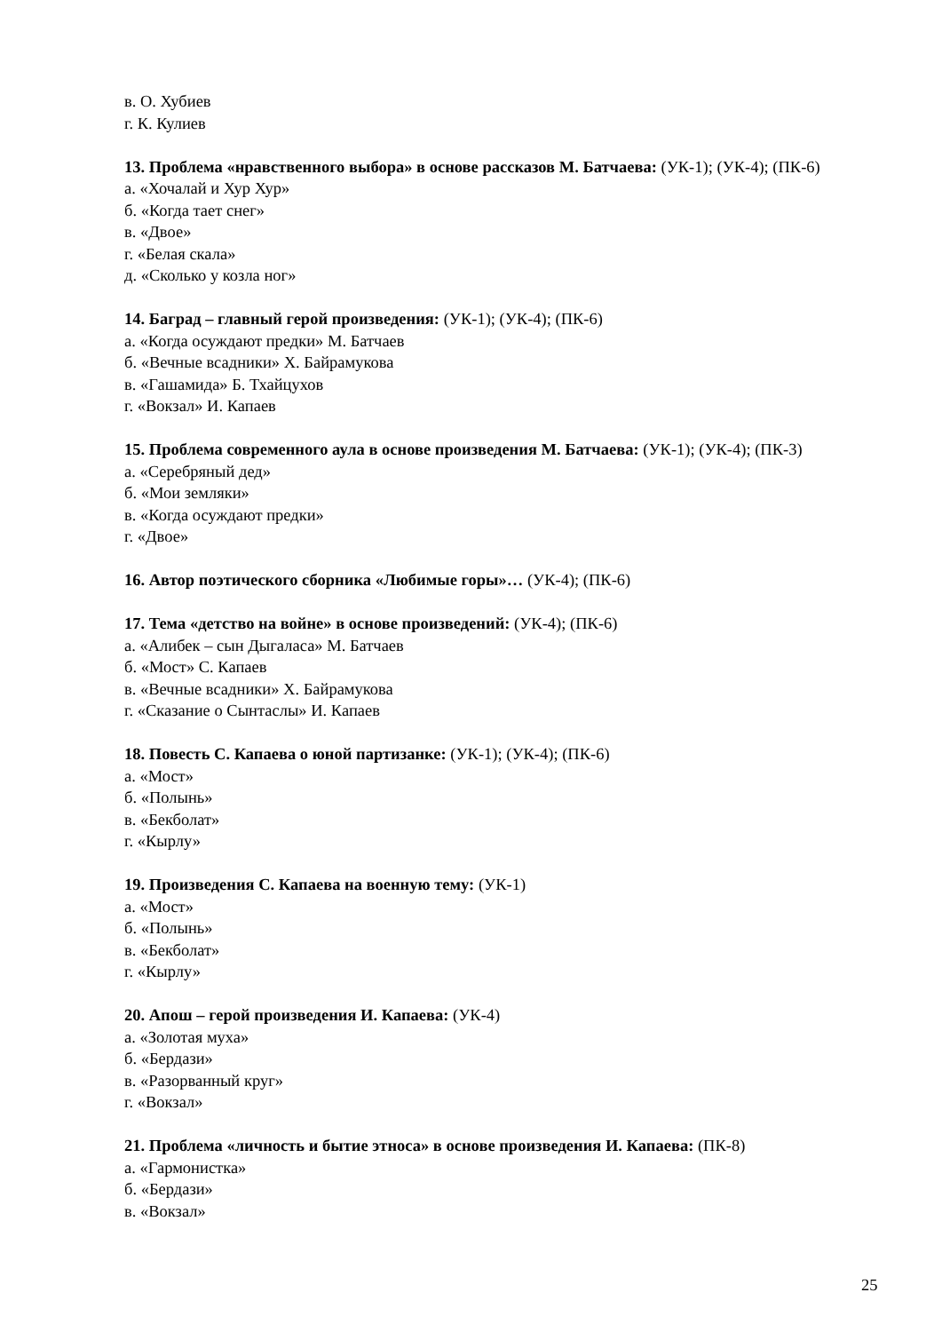в. О. Хубиев
г. К. Кулиев
13. Проблема «нравственного выбора» в основе рассказов М. Батчаева: (УК-1); (УК-4); (ПК-6)
а. «Хочалай и Хур Хур»
б. «Когда тает снег»
в. «Двое»
г. «Белая скала»
д. «Сколько у козла ног»
14. Баград – главный герой произведения: (УК-1); (УК-4); (ПК-6)
а. «Когда осуждают предки» М. Батчаев
б. «Вечные всадники» Х. Байрамукова
в. «Гашамида» Б. Тхайцухов
г. «Вокзал» И. Капаев
15. Проблема современного аула в основе произведения М. Батчаева: (УК-1); (УК-4); (ПК-3)
а. «Серебряный дед»
б. «Мои земляки»
в. «Когда осуждают предки»
г. «Двое»
16. Автор поэтического сборника «Любимые горы»… (УК-4); (ПК-6)
17. Тема «детство на войне» в основе произведений: (УК-4); (ПК-6)
а. «Алибек – сын Дыгаласа» М. Батчаев
б. «Мост» С. Капаев
в. «Вечные всадники» Х. Байрамукова
г. «Сказание о Сынтаслы» И. Капаев
18. Повесть С. Капаева о юной партизанке: (УК-1); (УК-4); (ПК-6)
а. «Мост»
б. «Полынь»
в. «Бекболат»
г. «Кырлу»
19. Произведения С. Капаева на военную тему: (УК-1)
а. «Мост»
б. «Полынь»
в. «Бекболат»
г. «Кырлу»
20. Апош – герой произведения И. Капаева: (УК-4)
а. «Золотая муха»
б. «Бердази»
в. «Разорванный круг»
г. «Вокзал»
21. Проблема «личность и бытие этноса» в основе произведения И. Капаева: (ПК-8)
а. «Гармонистка»
б. «Бердази»
в. «Вокзал»
25